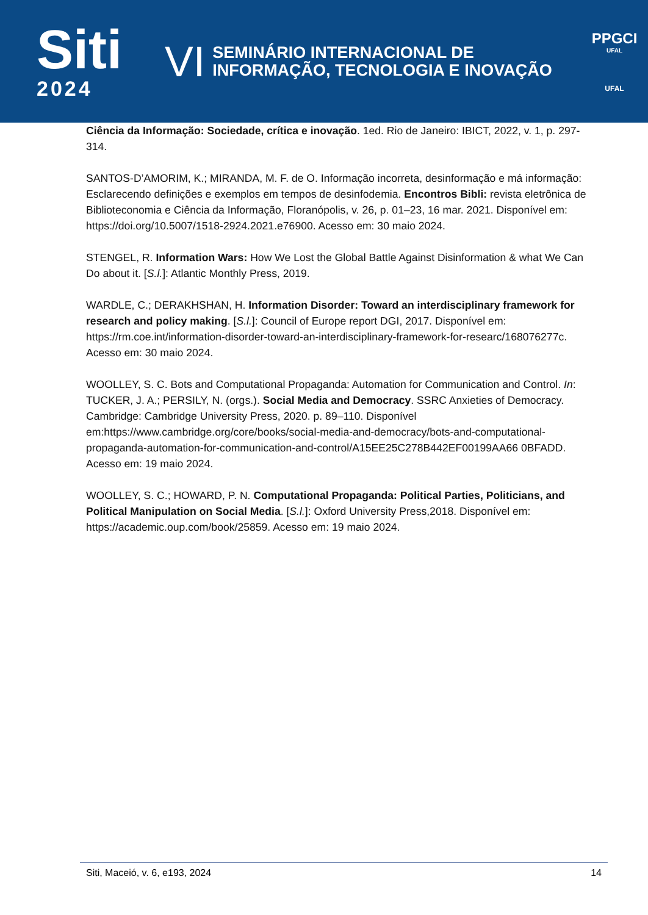Siti
2024
VI
SEMINÁRIO INTERNACIONAL DE
INFORMAÇÃO, TECNOLOGIA E INOVAÇÃO
PPGCI
UFAL
UFAL
Ciência da Informação: Sociedade, crítica e inovação. 1ed. Rio de Janeiro: IBICT, 2022, v. 1, p. 297-314.
SANTOS-D’AMORIM, K.; MIRANDA, M. F. de O. Informação incorreta, desinformação e má informação: Esclarecendo definições e exemplos em tempos de desinfodemia. Encontros Bibli: revista eletrônica de Biblioteconomia e Ciência da Informação, Floranópolis, v. 26, p. 01–23, 16 mar. 2021. Disponível em: https://doi.org/10.5007/1518-2924.2021.e76900. Acesso em: 30 maio 2024.
STENGEL, R. Information Wars: How We Lost the Global Battle Against Disinformation & what We Can Do about it. [S.l.]: Atlantic Monthly Press, 2019.
WARDLE, C.; DERAKHSHAN, H. Information Disorder: Toward an interdisciplinary framework for research and policy making. [S.l.]: Council of Europe report DGI, 2017. Disponível em: https://rm.coe.int/information-disorder-toward-an-interdisciplinary-framework-for-researc/168076277c. Acesso em: 30 maio 2024.
WOOLLEY, S. C. Bots and Computational Propaganda: Automation for Communication and Control. In: TUCKER, J. A.; PERSILY, N. (orgs.). Social Media and Democracy. SSRC Anxieties of Democracy. Cambridge: Cambridge University Press, 2020. p. 89–110. Disponível em:https://www.cambridge.org/core/books/social-media-and-democracy/bots-and-computational-propaganda-automation-for-communication-and-control/A15EE25C278B442EF00199AA66 0BFADD. Acesso em: 19 maio 2024.
WOOLLEY, S. C.; HOWARD, P. N. Computational Propaganda: Political Parties, Politicians, and Political Manipulation on Social Media. [S.l.]: Oxford University Press,2018. Disponível em: https://academic.oup.com/book/25859. Acesso em: 19 maio 2024.
Siti, Maceió, v. 6, e193, 2024 14